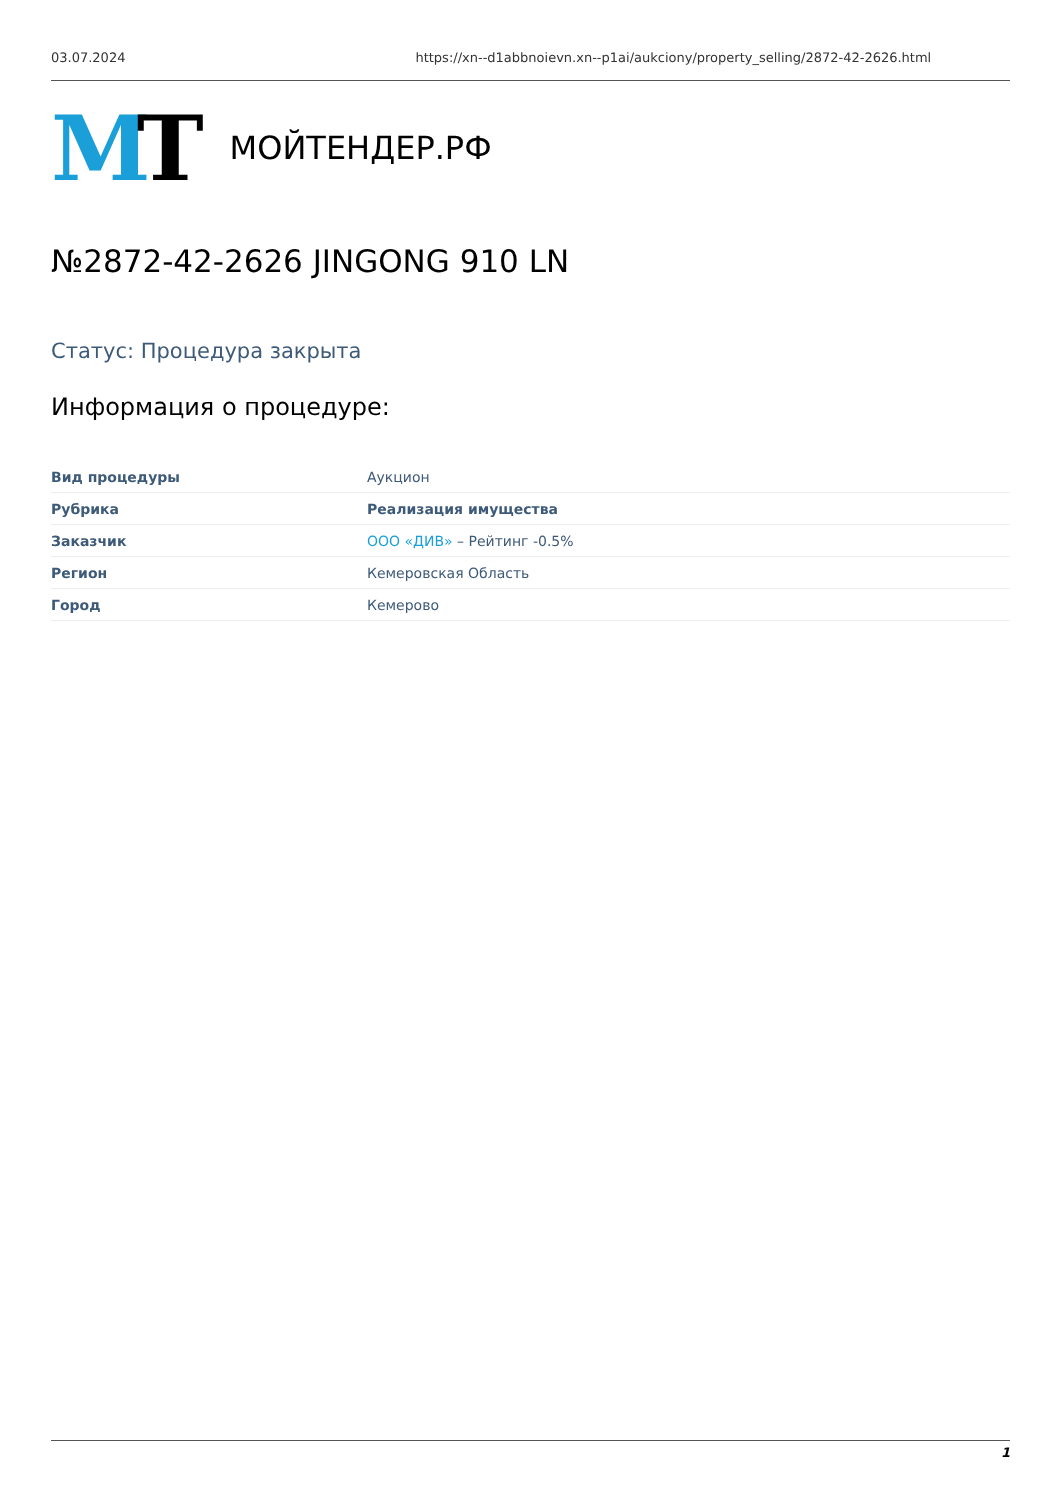03.07.2024 https://xn--d1abbnoievn.xn--p1ai/aukciony/property_selling/2872-42-2626.html
MT МОЙТЕНДЕР.РФ
№2872-42-2626 JINGONG 910 LN
Статус: Процедура закрыта
Информация о процедуре:
| Вид процедуры | Аукцион |
| Рубрика | Реализация имущества |
| Заказчик | ООО «ДИВ» – Рейтинг -0.5% |
| Регион | Кемеровская Область |
| Город | Кемерово |
1